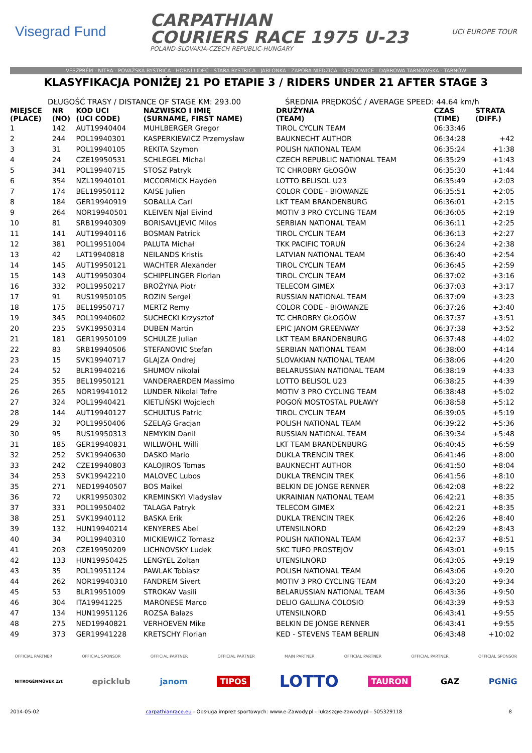Visegrad Fund
CARPATHIAN
COURIERS RACE 1975 U-23
POLAND-SLOVAKIA-CZECH REPUBLIC-HUNGARY
UCI EUROPE TOUR
VESZPRÉM - NITRA - POVAŽSKÁ BYSTRICA - HORNÍ LIDEČ - STARÁ BYSTRICA - JABŁONKA - ZAPORA NIEDZICA - CIĘŻKOWICE - DĄBROWA TARNOWSKA - TARNÓW
KLASYFIKACJA PONIŻEJ 21 PO ETAPIE 3 / RIDERS UNDER 21 AFTER STAGE 3
DŁUGOŚĆ TRASY / DISTANCE OF STAGE KM: 293.00 ŚREDNIA PRĘDKOŚĆ / AVERAGE SPEED: 44.64 km/h
| MIEJSCE (PLACE) | NR (NO) | KOD UCI (UCI CODE) | NAZWISKO I IMIĘ (SURNAME, FIRST NAME) | DRUŻYNA (TEAM) | CZAS (TIME) | STRATA (DIFF.) |
| --- | --- | --- | --- | --- | --- | --- |
| 1 | 142 | AUT19940404 | MUHLBERGER Gregor | TIROL CYCLIN TEAM | 06:33:46 | |
| 2 | 244 | POL19940301 | KASPERKIEWICZ Przemysław | BAUKNECHT AUTHOR | 06:34:28 | +42 |
| 3 | 31 | POL19940105 | REKITA Szymon | POLISH NATIONAL TEAM | 06:35:24 | +1:38 |
| 4 | 24 | CZE19950531 | SCHLEGEL Michal | CZECH REPUBLIC NATIONAL TEAM | 06:35:29 | +1:43 |
| 5 | 341 | POL19940715 | STOSZ Patryk | TC CHROBRY GŁOGÓW | 06:35:30 | +1:44 |
| 6 | 354 | NZL19940101 | MCCORMICK Hayden | LOTTO BELISOL U23 | 06:35:49 | +2:03 |
| 7 | 174 | BEL19950112 | KAISE Julien | COLOR CODE - BIOWANZE | 06:35:51 | +2:05 |
| 8 | 184 | GER19940919 | SOBALLA Carl | LKT TEAM BRANDENBURG | 06:36:01 | +2:15 |
| 9 | 264 | NOR19940501 | KLEIVEN Njal Eivind | MOTIV 3 PRO CYCLING TEAM | 06:36:05 | +2:19 |
| 10 | 81 | SRB19940309 | BORISAVLJEVIC Milos | SERBIAN NATIONAL TEAM | 06:36:11 | +2:25 |
| 11 | 141 | AUT19940116 | BOSMAN Patrick | TIROL CYCLIN TEAM | 06:36:13 | +2:27 |
| 12 | 381 | POL19951004 | PALUTA Michał | TKK PACIFIC TORUŃ | 06:36:24 | +2:38 |
| 13 | 42 | LAT19940818 | NEILANDS Kristis | LATVIAN NATIONAL TEAM | 06:36:40 | +2:54 |
| 14 | 145 | AUT19950121 | WACHTER Alexander | TIROL CYCLIN TEAM | 06:36:45 | +2:59 |
| 15 | 143 | AUT19950304 | SCHIPFLINGER Florian | TIROL CYCLIN TEAM | 06:37:02 | +3:16 |
| 16 | 332 | POL19950217 | BROŻYNA Piotr | TELECOM GIMEX | 06:37:03 | +3:17 |
| 17 | 91 | RUS19950105 | ROZIN Sergei | RUSSIAN NATIONAL TEAM | 06:37:09 | +3:23 |
| 18 | 175 | BEL19950717 | MERTZ Remy | COLOR CODE - BIOWANZE | 06:37:26 | +3:40 |
| 19 | 345 | POL19940602 | SUCHECKI Krzysztof | TC CHROBRY GŁOGÓW | 06:37:37 | +3:51 |
| 20 | 235 | SVK19950314 | DUBEN Martin | EPIC JANOM GREENWAY | 06:37:38 | +3:52 |
| 21 | 181 | GER19950109 | SCHULZE Julian | LKT TEAM BRANDENBURG | 06:37:48 | +4:02 |
| 22 | 83 | SRB19940506 | STEFANOVIC Stefan | SERBIAN NATIONAL TEAM | 06:38:00 | +4:14 |
| 23 | 15 | SVK19940717 | GLAJZA Ondrej | SLOVAKIAN NATIONAL TEAM | 06:38:06 | +4:20 |
| 24 | 52 | BLR19940216 | SHUMOV nikolai | BELARUSSIAN NATIONAL TEAM | 06:38:19 | +4:33 |
| 25 | 355 | BEL19950121 | VANDERAERDEN Massimo | LOTTO BELISOL U23 | 06:38:25 | +4:39 |
| 26 | 265 | NOR19941012 | LUNDER Nikolai Tefre | MOTIV 3 PRO CYCLING TEAM | 06:38:48 | +5:02 |
| 27 | 324 | POL19940421 | KIETLIŃSKI Wojciech | POGOŃ MOSTOSTAL PUŁAWY | 06:38:58 | +5:12 |
| 28 | 144 | AUT19940127 | SCHULTUS Patric | TIROL CYCLIN TEAM | 06:39:05 | +5:19 |
| 29 | 32 | POL19950406 | SZELĄG Gracjan | POLISH NATIONAL TEAM | 06:39:22 | +5:36 |
| 30 | 95 | RUS19950313 | NEMYKIN Danil | RUSSIAN NATIONAL TEAM | 06:39:34 | +5:48 |
| 31 | 185 | GER19940831 | WILLWOHL Willi | LKT TEAM BRANDENBURG | 06:40:45 | +6:59 |
| 32 | 252 | SVK19940630 | DASKO Mario | DUKLA TRENCIN TREK | 06:41:46 | +8:00 |
| 33 | 242 | CZE19940803 | KALOJIROS Tomas | BAUKNECHT AUTHOR | 06:41:50 | +8:04 |
| 34 | 253 | SVK19942210 | MALOVEC Lubos | DUKLA TRENCIN TREK | 06:41:56 | +8:10 |
| 35 | 271 | NED19940507 | BOS Maikel | BELKIN DE JONGE RENNER | 06:42:08 | +8:22 |
| 36 | 72 | UKR19950302 | KREMINSKYI Vladyslav | UKRAINIAN NATIONAL TEAM | 06:42:21 | +8:35 |
| 37 | 331 | POL19950402 | TALAGA Patryk | TELECOM GIMEX | 06:42:21 | +8:35 |
| 38 | 251 | SVK19940112 | BASKA Erik | DUKLA TRENCIN TREK | 06:42:26 | +8:40 |
| 39 | 132 | HUN19940214 | KENYERES Abel | UTENSILNORD | 06:42:29 | +8:43 |
| 40 | 34 | POL19940310 | MICKIEWICZ Tomasz | POLISH NATIONAL TEAM | 06:42:37 | +8:51 |
| 41 | 203 | CZE19950209 | LICHNOVSKY Ludek | SKC TUFO PROSTEJOV | 06:43:01 | +9:15 |
| 42 | 133 | HUN19950425 | LENGYEL Zoltan | UTENSILNORD | 06:43:05 | +9:19 |
| 43 | 35 | POL19951124 | PAWLAK Tobiasz | POLISH NATIONAL TEAM | 06:43:06 | +9:20 |
| 44 | 262 | NOR19940310 | FANDREM Sivert | MOTIV 3 PRO CYCLING TEAM | 06:43:20 | +9:34 |
| 45 | 53 | BLR19951009 | STROKAV Vasili | BELARUSSIAN NATIONAL TEAM | 06:43:36 | +9:50 |
| 46 | 304 | ITA19941225 | MARONESE Marco | DELIO GALLINA COLOSIO | 06:43:39 | +9:53 |
| 47 | 134 | HUN19951126 | ROZSA Balazs | UTENSILNORD | 06:43:41 | +9:55 |
| 48 | 275 | NED19940821 | VERHOEVEN Mike | BELKIN DE JONGE RENNER | 06:43:41 | +9:55 |
| 49 | 373 | GER19941228 | KRETSCHY Florian | KED - STEVENS TEAM BERLIN | 06:43:48 | +10:02 |
OFFICIAL PARTNER OFFICIAL SPONSOR OFFICIAL PARTNER OFFICIAL PARTNER MAIN PARTNER OFFICIAL PARTNER OFFICIAL PARTNER OFFICIAL SPONSOR
NITROGÉNMŰVEK Zrt epicklub janom TIPOS LOTTO TAURON GAZ PGNiG
2014-05-02 carpathianrace.eu - Obsługa imprez sportowych: www.e-Zawody.pl - lukasz@e-zawody.pl - 505329118 8